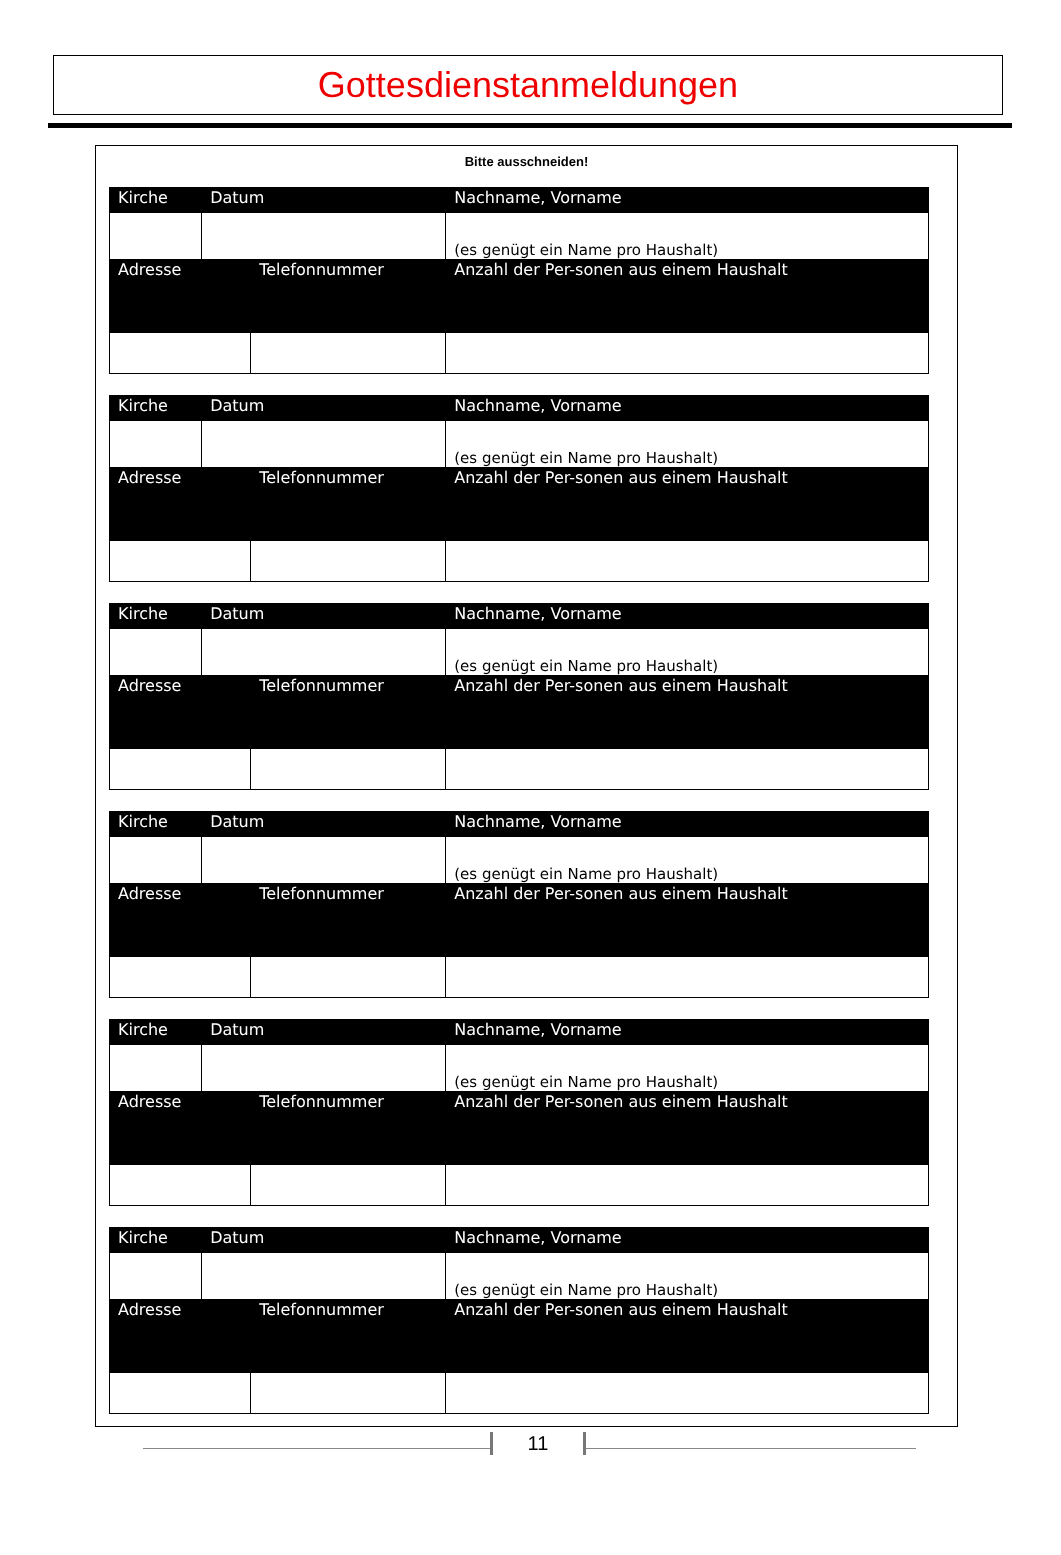Gottesdienstanmeldungen
Bitte ausschneiden!
| Kirche | Datum | | Nachname, Vorname | |
| | | | (es genügt ein Name pro Haushalt) | |
| Adresse | | Telefonnummer | | Anzahl der Per-sonen aus einem Haushalt |
| Kirche | Datum | | Nachname, Vorname | |
| | | | (es genügt ein Name pro Haushalt) | |
| Adresse | | Telefonnummer | | Anzahl der Per-sonen aus einem Haushalt |
| Kirche | Datum | | Nachname, Vorname | |
| | | | (es genügt ein Name pro Haushalt) | |
| Adresse | | Telefonnummer | | Anzahl der Per-sonen aus einem Haushalt |
| Kirche | Datum | | Nachname, Vorname | |
| | | | (es genügt ein Name pro Haushalt) | |
| Adresse | | Telefonnummer | | Anzahl der Per-sonen aus einem Haushalt |
| Kirche | Datum | | Nachname, Vorname | |
| | | | (es genügt ein Name pro Haushalt) | |
| Adresse | | Telefonnummer | | Anzahl der Per-sonen aus einem Haushalt |
| Kirche | Datum | | Nachname, Vorname | |
| | | | (es genügt ein Name pro Haushalt) | |
| Adresse | | Telefonnummer | | Anzahl der Per-sonen aus einem Haushalt |
11